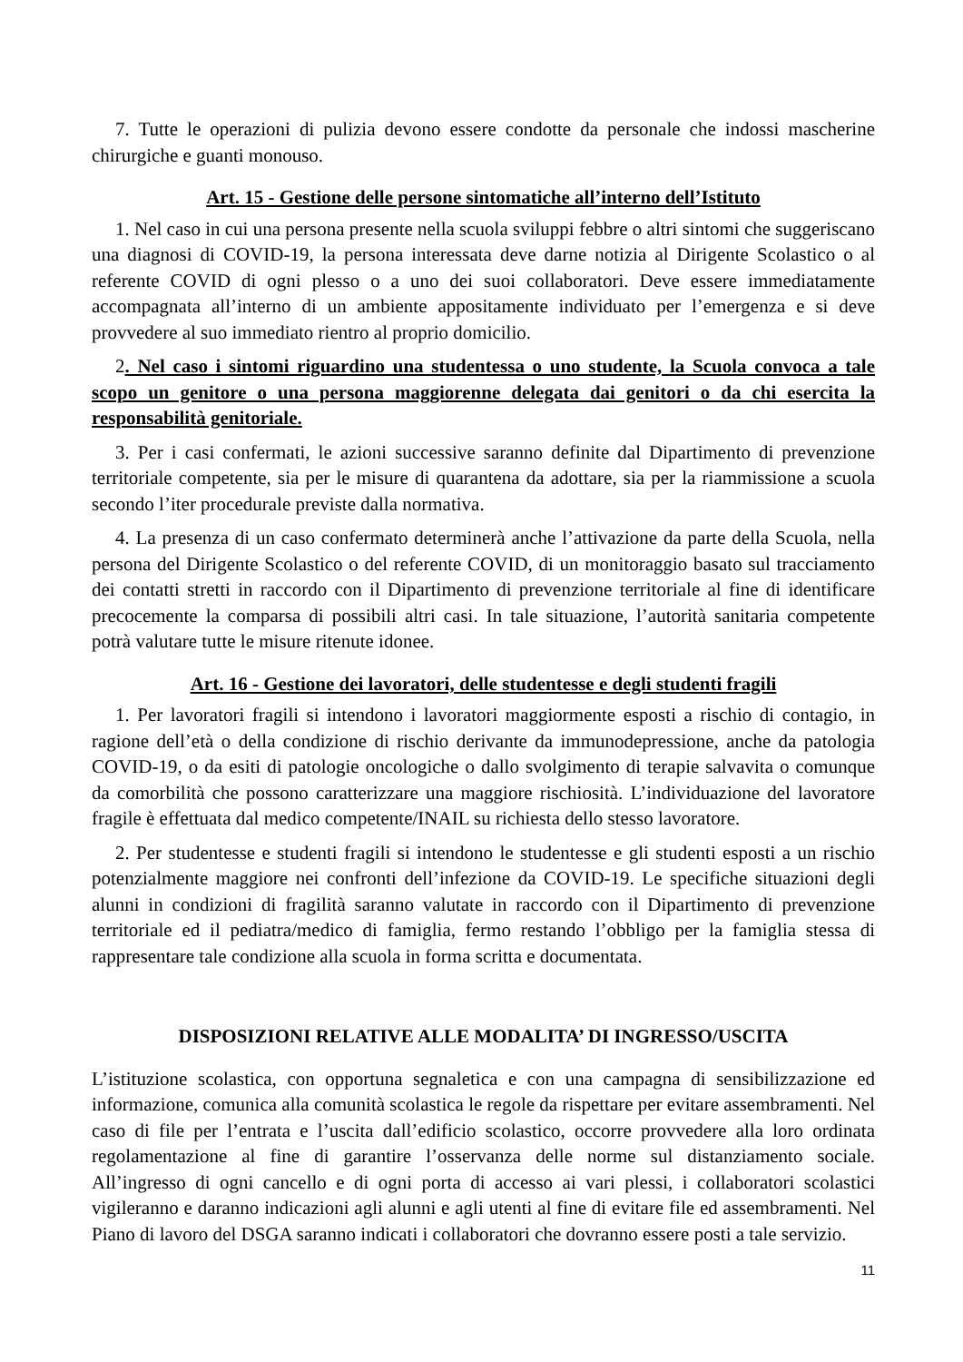7. Tutte le operazioni di pulizia devono essere condotte da personale che indossi mascherine chirurgiche e guanti monouso.
Art. 15 - Gestione delle persone sintomatiche all’interno dell’Istituto
1. Nel caso in cui una persona presente nella scuola sviluppi febbre o altri sintomi che suggeriscano una diagnosi di COVID-19, la persona interessata deve darne notizia al Dirigente Scolastico o al referente COVID di ogni plesso o a uno dei suoi collaboratori. Deve essere immediatamente accompagnata all’interno di un ambiente appositamente individuato per l’emergenza e si deve provvedere al suo immediato rientro al proprio domicilio.
2. Nel caso i sintomi riguardino una studentessa o uno studente, la Scuola convoca a tale scopo un genitore o una persona maggiorenne delegata dai genitori o da chi esercita la responsabilità genitoriale.
3. Per i casi confermati, le azioni successive saranno definite dal Dipartimento di prevenzione territoriale competente, sia per le misure di quarantena da adottare, sia per la riammissione a scuola secondo l’iter procedurale previste dalla normativa.
4. La presenza di un caso confermato determinerà anche l’attivazione da parte della Scuola, nella persona del Dirigente Scolastico o del referente COVID, di un monitoraggio basato sul tracciamento dei contatti stretti in raccordo con il Dipartimento di prevenzione territoriale al fine di identificare precocemente la comparsa di possibili altri casi. In tale situazione, l’autorità sanitaria competente potrà valutare tutte le misure ritenute idonee.
Art. 16 - Gestione dei lavoratori, delle studentesse e degli studenti fragili
1. Per lavoratori fragili si intendono i lavoratori maggiormente esposti a rischio di contagio, in ragione dell’età o della condizione di rischio derivante da immunodepressione, anche da patologia COVID-19, o da esiti di patologie oncologiche o dallo svolgimento di terapie salvavita o comunque da comorbilità che possono caratterizzare una maggiore rischiosità. L’individuazione del lavoratore fragile è effettuata dal medico competente/INAIL su richiesta dello stesso lavoratore.
2. Per studentesse e studenti fragili si intendono le studentesse e gli studenti esposti a un rischio potenzialmente maggiore nei confronti dell’infezione da COVID-19. Le specifiche situazioni degli alunni in condizioni di fragilità saranno valutate in raccordo con il Dipartimento di prevenzione territoriale ed il pediatra/medico di famiglia, fermo restando l’obbligo per la famiglia stessa di rappresentare tale condizione alla scuola in forma scritta e documentata.
DISPOSIZIONI RELATIVE ALLE MODALITA’ DI INGRESSO/USCITA
L’istituzione scolastica, con opportuna segnaletica e con una campagna di sensibilizzazione ed informazione, comunica alla comunità scolastica le regole da rispettare per evitare assembramenti. Nel caso di file per l’entrata e l’uscita dall’edificio scolastico, occorre provvedere alla loro ordinata regolamentazione al fine di garantire l’osservanza delle norme sul distanziamento sociale. All’ingresso di ogni cancello e di ogni porta di accesso ai vari plessi, i collaboratori scolastici vigileranno e daranno indicazioni agli alunni e agli utenti al fine di evitare file ed assembramenti. Nel Piano di lavoro del DSGA saranno indicati i collaboratori che dovranno essere posti a tale servizio.
11